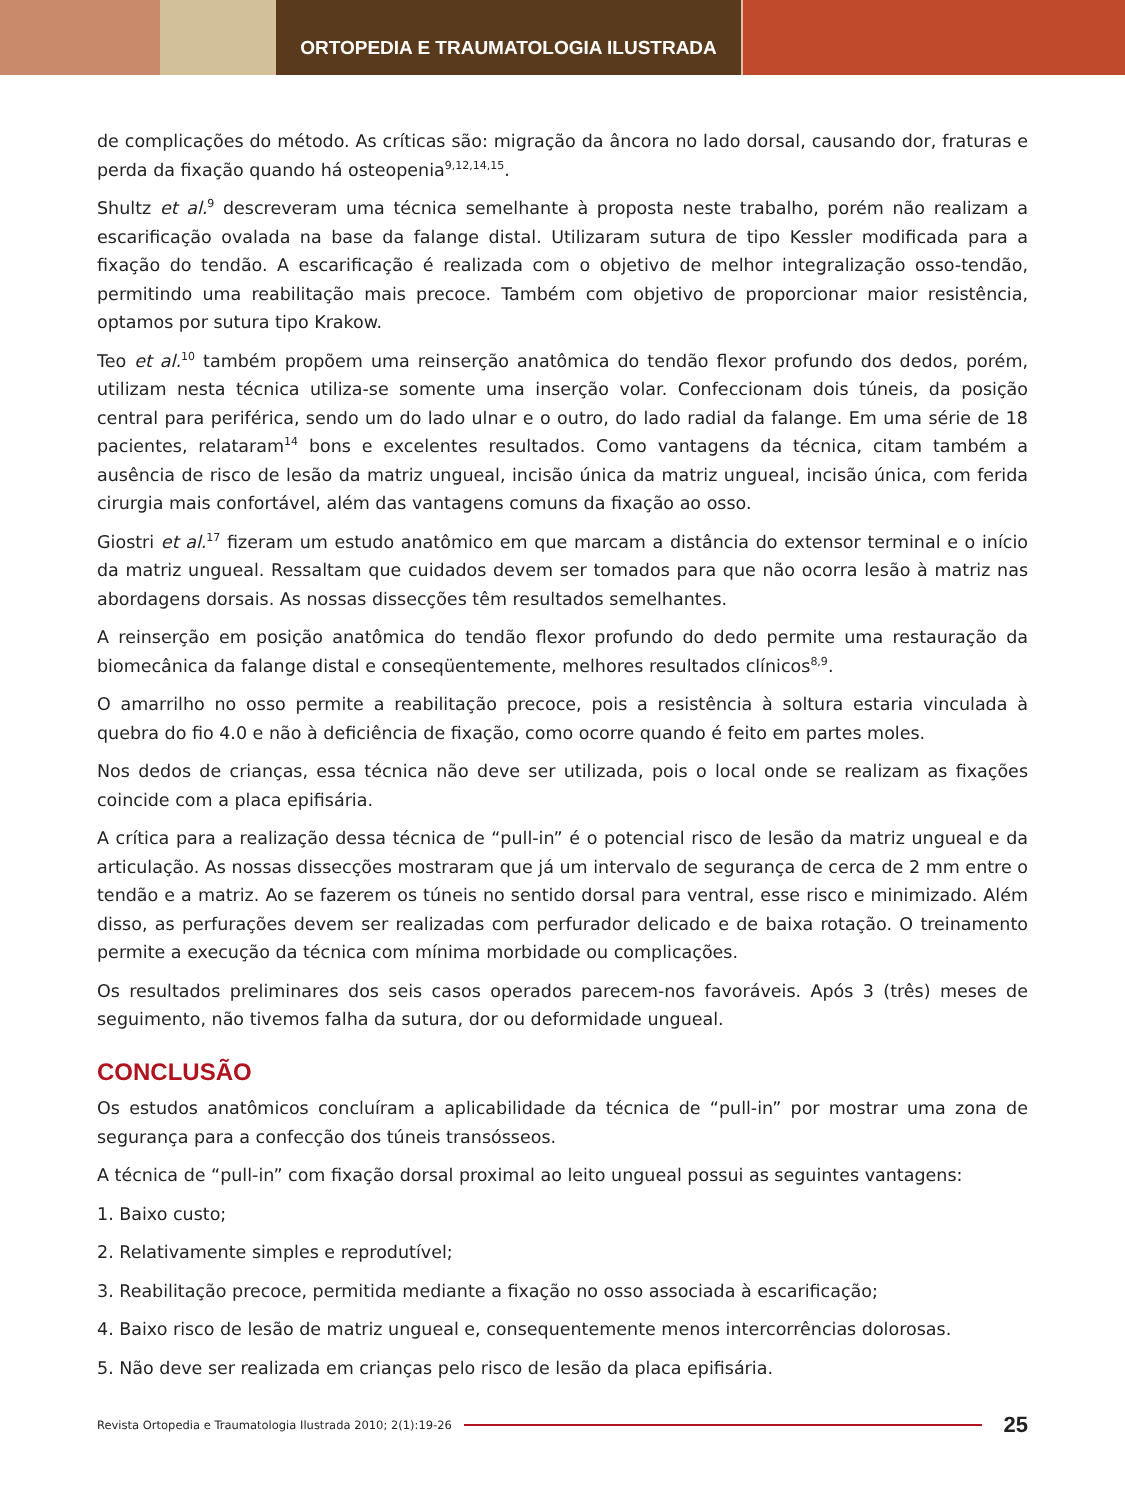ORTOPEDIA E TRAUMATOLOGIA ILUSTRADA
de complicações do método. As críticas são: migração da âncora no lado dorsal, causando dor, fraturas e perda da fixação quando há osteopenia<sup>9,12,14,15</sup>.
Shultz et al.<sup>9</sup> descreveram uma técnica semelhante à proposta neste trabalho, porém não realizam a escarificação ovalada na base da falange distal. Utilizaram sutura de tipo Kessler modificada para a fixação do tendão. A escarificação é realizada com o objetivo de melhor integralização osso-tendão, permitindo uma reabilitação mais precoce. Também com objetivo de proporcionar maior resistência, optamos por sutura tipo Krakow.
Teo et al.<sup>10</sup> também propõem uma reinserção anatômica do tendão flexor profundo dos dedos, porém, utilizam nesta técnica utiliza-se somente uma inserção volar. Confeccionam dois túneis, da posição central para periférica, sendo um do lado ulnar e o outro, do lado radial da falange. Em uma série de 18 pacientes, relataram<sup>14</sup> bons e excelentes resultados. Como vantagens da técnica, citam também a ausência de risco de lesão da matriz ungueal, incisão única da matriz ungueal, incisão única, com ferida cirurgia mais confortável, além das vantagens comuns da fixação ao osso.
Giostri et al.<sup>17</sup> fizeram um estudo anatômico em que marcam a distância do extensor terminal e o início da matriz ungueal. Ressaltam que cuidados devem ser tomados para que não ocorra lesão à matriz nas abordagens dorsais. As nossas dissecções têm resultados semelhantes.
A reinserção em posição anatômica do tendão flexor profundo do dedo permite uma restauração da biomecânica da falange distal e conseqüentemente, melhores resultados clínicos<sup>8,9</sup>.
O amarrilho no osso permite a reabilitação precoce, pois a resistência à soltura estaria vinculada à quebra do fio 4.0 e não à deficiência de fixação, como ocorre quando é feito em partes moles.
Nos dedos de crianças, essa técnica não deve ser utilizada, pois o local onde se realizam as fixações coincide com a placa epifisária.
A crítica para a realização dessa técnica de “pull-in” é o potencial risco de lesão da matriz ungueal e da articulação. As nossas dissecções mostraram que já um intervalo de segurança de cerca de 2 mm entre o tendão e a matriz. Ao se fazerem os túneis no sentido dorsal para ventral, esse risco e minimizado. Além disso, as perfurações devem ser realizadas com perfurador delicado e de baixa rotação. O treinamento permite a execução da técnica com mínima morbidade ou complicações.
Os resultados preliminares dos seis casos operados parecem-nos favoráveis. Após 3 (três) meses de seguimento, não tivemos falha da sutura, dor ou deformidade ungueal.
CONCLUSÃO
Os estudos anatômicos concluíram a aplicabilidade da técnica de “pull-in” por mostrar uma zona de segurança para a confecção dos túneis transósseos.
A técnica de “pull-in” com fixação dorsal proximal ao leito ungueal possui as seguintes vantagens:
1. Baixo custo;
2. Relativamente simples e reprodutível;
3. Reabilitação precoce, permitida mediante a fixação no osso associada à escarificação;
4. Baixo risco de lesão de matriz ungueal e, consequentemente menos intercorrências dolorosas.
5. Não deve ser realizada em crianças pelo risco de lesão da placa epifisária.
Revista Ortopedia e Traumatologia Ilustrada 2010; 2(1):19-26 25